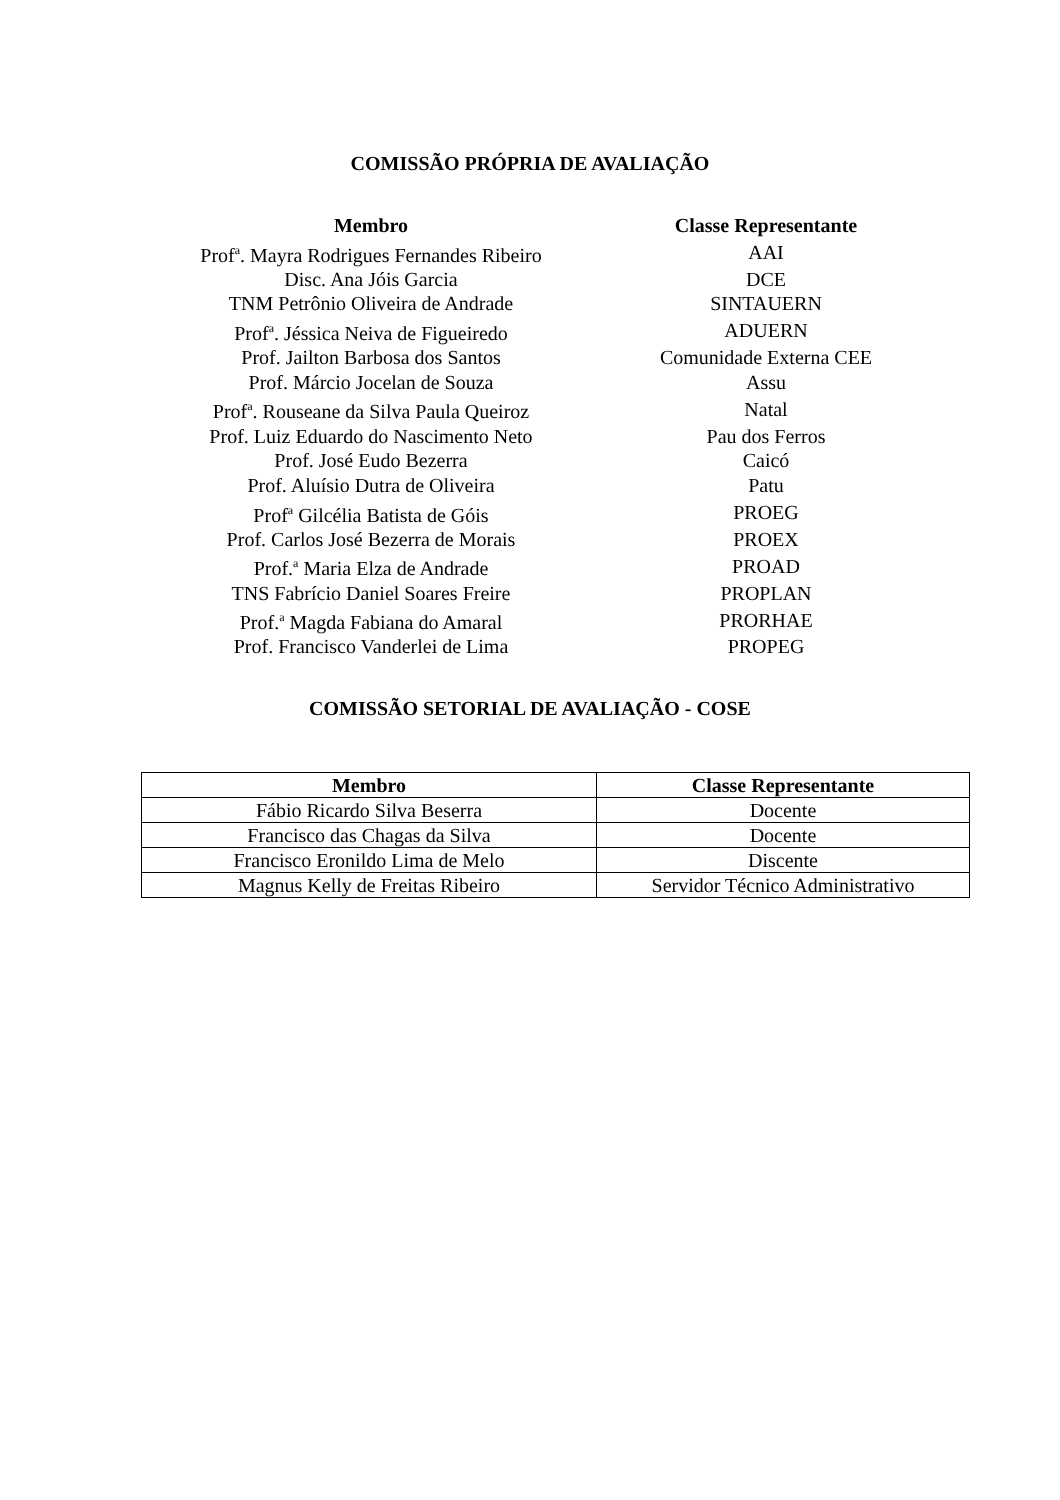COMISSÃO PRÓPRIA DE AVALIAÇÃO
| Membro | Classe Representante |
| --- | --- |
| Prof<sup>a</sup>. Mayra Rodrigues Fernandes Ribeiro | AAI |
| Disc. Ana Jóis Garcia | DCE |
| TNM Petrônio Oliveira de Andrade | SINTAUERN |
| Prof<sup>a</sup>. Jéssica Neiva de Figueiredo | ADUERN |
| Prof. Jailton Barbosa dos Santos | Comunidade Externa CEE |
| Prof. Márcio Jocelan de Souza | Assu |
| Prof<sup>a</sup>. Rouseane da Silva Paula Queiroz | Natal |
| Prof. Luiz Eduardo do Nascimento Neto | Pau dos Ferros |
| Prof. José Eudo Bezerra | Caicó |
| Prof. Aluísio Dutra de Oliveira | Patu |
| Prof<sup>a</sup> Gilcélia Batista de Góis | PROEG |
| Prof. Carlos José Bezerra de Morais | PROEX |
| Prof.<sup>a</sup> Maria Elza de Andrade | PROAD |
| TNS Fabrício Daniel Soares Freire | PROPLAN |
| Prof.<sup>a</sup> Magda Fabiana do Amaral | PRORHAE |
| Prof. Francisco Vanderlei de Lima | PROPEG |
COMISSÃO SETORIAL DE AVALIAÇÃO - COSE
| Membro | Classe Representante |
| --- | --- |
| Fábio Ricardo Silva Beserra | Docente |
| Francisco das Chagas da Silva | Docente |
| Francisco Eronildo Lima de Melo | Discente |
| Magnus Kelly de Freitas Ribeiro | Servidor Técnico Administrativo |